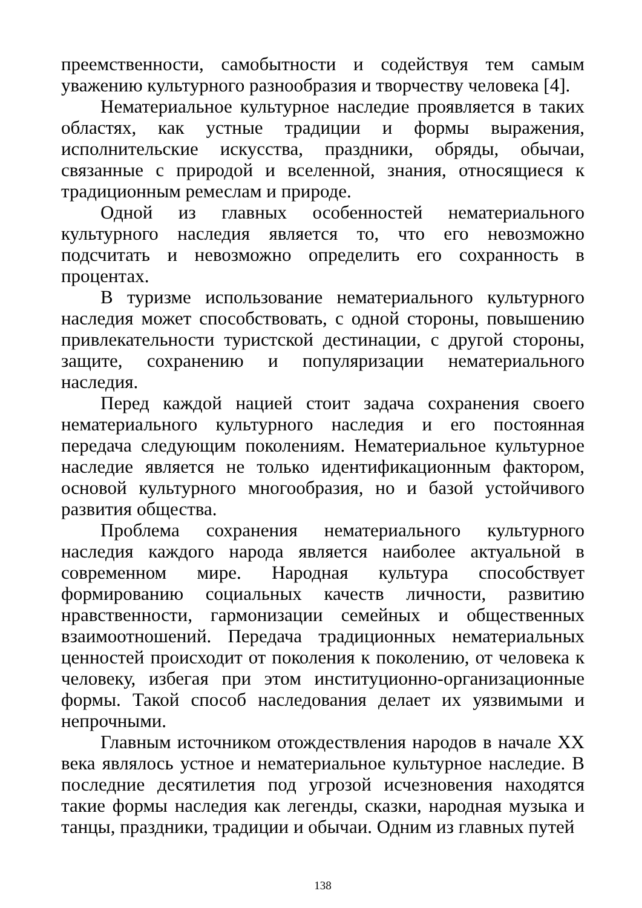преемственности, самобытности и содействуя тем самым уважению культурного разнообразия и творчеству человека [4].
Нематериальное культурное наследие проявляется в таких областях, как устные традиции и формы выражения, исполнительские искусства, праздники, обряды, обычаи, связанные с природой и вселенной, знания, относящиеся к традиционным ремеслам и природе.
Одной из главных особенностей нематериального культурного наследия является то, что его невозможно подсчитать и невозможно определить его сохранность в процентах.
В туризме использование нематериального культурного наследия может способствовать, с одной стороны, повышению привлекательности туристской дестинации, с другой стороны, защите, сохранению и популяризации нематериального наследия.
Перед каждой нацией стоит задача сохранения своего нематериального культурного наследия и его постоянная передача следующим поколениям. Нематериальное культурное наследие является не только идентификационным фактором, основой культурного многообразия, но и базой устойчивого развития общества.
Проблема сохранения нематериального культурного наследия каждого народа является наиболее актуальной в современном мире. Народная культура способствует формированию социальных качеств личности, развитию нравственности, гармонизации семейных и общественных взаимоотношений. Передача традиционных нематериальных ценностей происходит от поколения к поколению, от человека к человеку, избегая при этом институционно-организационные формы. Такой способ наследования делает их уязвимыми и непрочными.
Главным источником отождествления народов в начале XX века являлось устное и нематериальное культурное наследие. В последние десятилетия под угрозой исчезновения находятся такие формы наследия как легенды, сказки, народная музыка и танцы, праздники, традиции и обычаи. Одним из главных путей
138